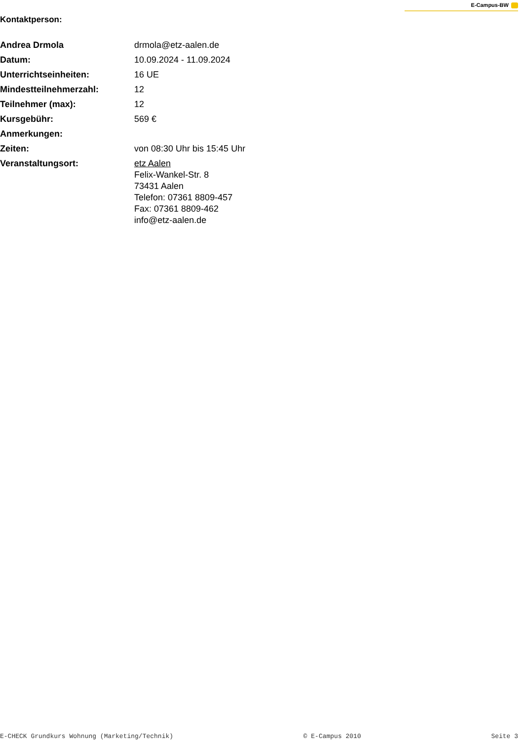E-Campus-BW
Kontaktperson:
| Andrea Drmola | drmola@etz-aalen.de |
| Datum: | 10.09.2024 - 11.09.2024 |
| Unterrichtseinheiten: | 16 UE |
| Mindestteilnehmerzahl: | 12 |
| Teilnehmer (max): | 12 |
| Kursgebühr: | 569 € |
| Anmerkungen: | |
| Zeiten: | von 08:30 Uhr bis 15:45 Uhr |
| Veranstaltungsort: | etz Aalen Felix-Wankel-Str. 8 73431 Aalen Telefon: 07361 8809-457 Fax: 07361 8809-462 info@etz-aalen.de |
E-CHECK Grundkurs Wohnung (Marketing/Technik) © E-Campus 2010 Seite 3